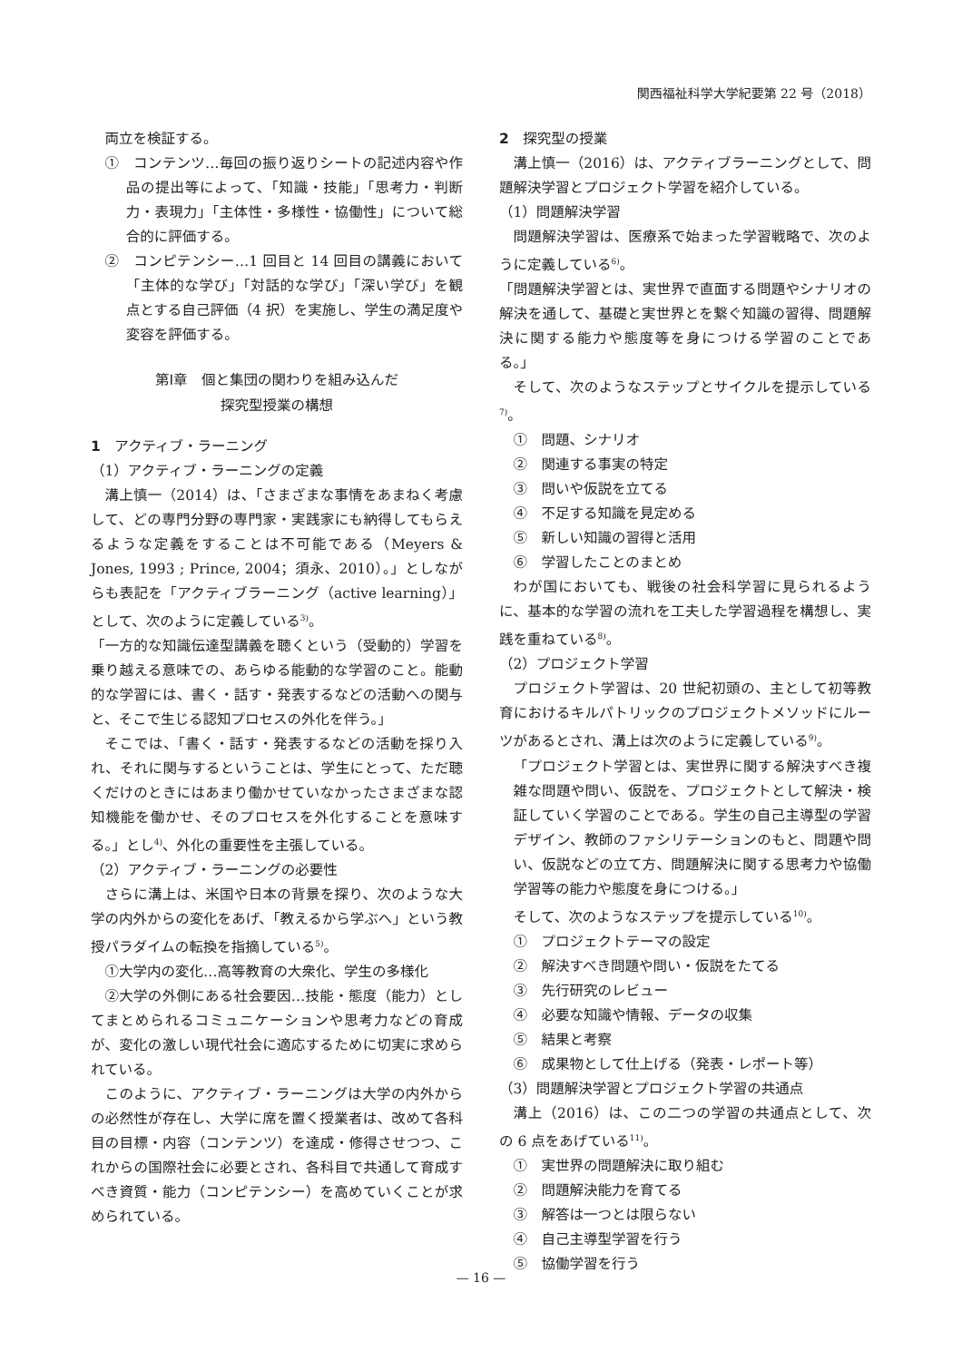関西福祉科学大学紀要第 22 号（2018）
両立を検証する。
①　コンテンツ…毎回の振り返りシートの記述内容や作品の提出等によって、「知識・技能」「思考力・判断力・表現力」「主体性・多様性・協働性」について総合的に評価する。
②　コンピテンシー…1 回目と 14 回目の講義において「主体的な学び」「対話的な学び」「深い学び」を観点とする自己評価（4 択）を実施し、学生の満足度や変容を評価する。
第Ⅰ章　個と集団の関わりを組み込んだ
探究型授業の構想
1　アクティブ・ラーニング
（1）アクティブ・ラーニングの定義
溝上慎一（2014）は、「さまざまな事情をあまねく考慮して、どの専門分野の専門家・実践家にも納得してもらえるような定義をすることは不可能である（Meyers & Jones, 1993 ; Prince, 2004；須永、2010）。」としながらも表記を「アクティブラーニング（active learning）」として、次のように定義している<sup>3)</sup>。
「一方的な知識伝達型講義を聴くという（受動的）学習を乗り越える意味での、あらゆる能動的な学習のこと。能動的な学習には、書く・話す・発表するなどの活動への関与と、そこで生じる認知プロセスの外化を伴う。」
そこでは、「書く・話す・発表するなどの活動を採り入れ、それに関与するということは、学生にとって、ただ聴くだけのときにはあまり働かせていなかったさまざまな認知機能を働かせ、そのプロセスを外化することを意味する。」とし<sup>4)</sup>、外化の重要性を主張している。
（2）アクティブ・ラーニングの必要性
さらに溝上は、米国や日本の背景を探り、次のような大学の内外からの変化をあげ、「教えるから学ぶへ」という教授パラダイムの転換を指摘している<sup>5)</sup>。
①大学内の変化…高等教育の大衆化、学生の多様化
②大学の外側にある社会要因…技能・態度（能力）としてまとめられるコミュニケーションや思考力などの育成が、変化の激しい現代社会に適応するために切実に求められている。
このように、アクティブ・ラーニングは大学の内外からの必然性が存在し、大学に席を置く授業者は、改めて各科目の目標・内容（コンテンツ）を達成・修得させつつ、これからの国際社会に必要とされ、各科目で共通して育成すべき資質・能力（コンピテンシー）を高めていくことが求められている。
2　探究型の授業
溝上慎一（2016）は、アクティブラーニングとして、問題解決学習とプロジェクト学習を紹介している。
（1）問題解決学習
問題解決学習は、医療系で始まった学習戦略で、次のように定義している<sup>6)</sup>。
「問題解決学習とは、実世界で直面する問題やシナリオの解決を通して、基礎と実世界とを繋ぐ知識の習得、問題解決に関する能力や態度等を身につける学習のことである。」
そして、次のようなステップとサイクルを提示している<sup>7)</sup>。
①　問題、シナリオ
②　関連する事実の特定
③　問いや仮説を立てる
④　不足する知識を見定める
⑤　新しい知識の習得と活用
⑥　学習したことのまとめ
わが国においても、戦後の社会科学習に見られるように、基本的な学習の流れを工夫した学習過程を構想し、実践を重ねている<sup>8)</sup>。
（2）プロジェクト学習
プロジェクト学習は、20 世紀初頭の、主として初等教育におけるキルパトリックのプロジェクトメソッドにルーツがあるとされ、溝上は次のように定義している<sup>9)</sup>。
「プロジェクト学習とは、実世界に関する解決すべき複雑な問題や問い、仮説を、プロジェクトとして解決・検証していく学習のことである。学生の自己主導型の学習デザイン、教師のファシリテーションのもと、問題や問い、仮説などの立て方、問題解決に関する思考力や協働学習等の能力や態度を身につける。」
そして、次のようなステップを提示している<sup>10)</sup>。
①　プロジェクトテーマの設定
②　解決すべき問題や問い・仮説をたてる
③　先行研究のレビュー
④　必要な知識や情報、データの収集
⑤　結果と考察
⑥　成果物として仕上げる（発表・レポート等）
（3）問題解決学習とプロジェクト学習の共通点
溝上（2016）は、この二つの学習の共通点として、次の 6 点をあげている<sup>11)</sup>。
①　実世界の問題解決に取り組む
②　問題解決能力を育てる
③　解答は一つとは限らない
④　自己主導型学習を行う
⑤　協働学習を行う
— 16 —